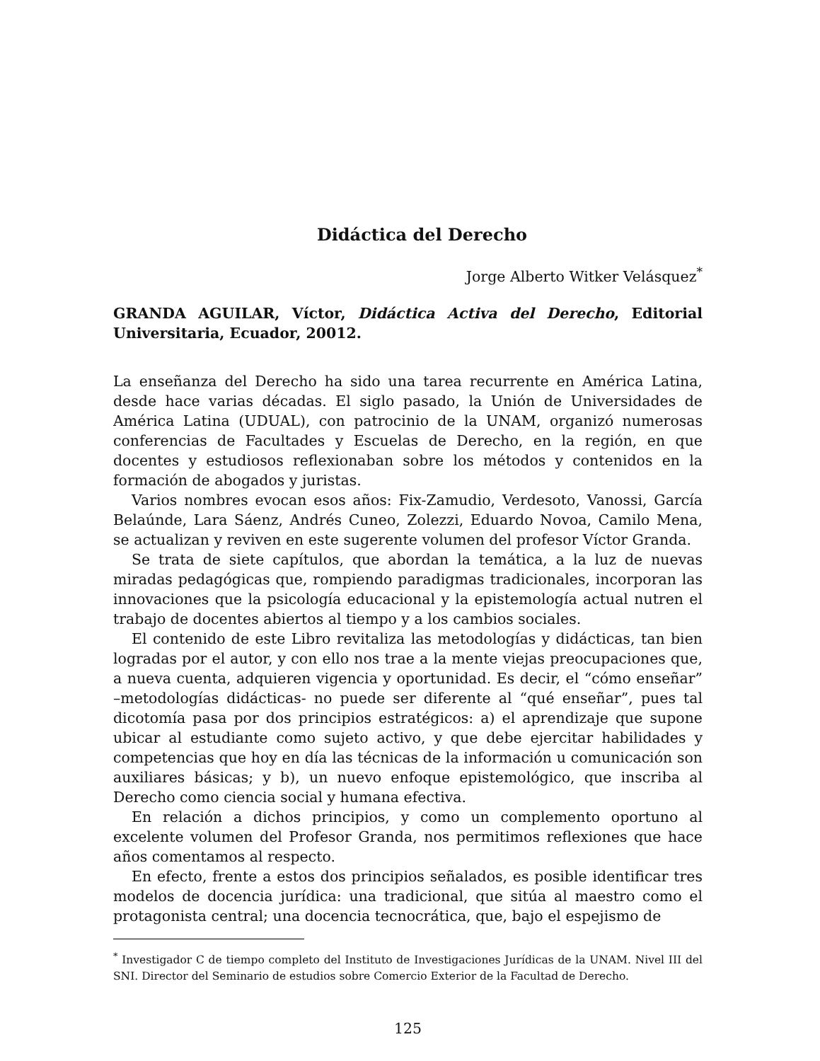Didáctica del Derecho
Jorge Alberto Witker Velásquez<sup>*</sup>
GRANDA AGUILAR, Víctor, Didáctica Activa del Derecho, Editorial Universitaria, Ecuador, 20012.
La enseñanza del Derecho ha sido una tarea recurrente en América Latina, desde hace varias décadas. El siglo pasado, la Unión de Universidades de América Latina (UDUAL), con patrocinio de la UNAM, organizó numerosas conferencias de Facultades y Escuelas de Derecho, en la región, en que docentes y estudiosos reflexionaban sobre los métodos y contenidos en la formación de abogados y juristas.
Varios nombres evocan esos años: Fix-Zamudio, Verdesoto, Vanossi, García Belaúnde, Lara Sáenz, Andrés Cuneo, Zolezzi, Eduardo Novoa, Camilo Mena, se actualizan y reviven en este sugerente volumen del profesor Víctor Granda.
Se trata de siete capítulos, que abordan la temática, a la luz de nuevas miradas pedagógicas que, rompiendo paradigmas tradicionales, incorporan las innovaciones que la psicología educacional y la epistemología actual nutren el trabajo de docentes abiertos al tiempo y a los cambios sociales.
El contenido de este Libro revitaliza las metodologías y didácticas, tan bien logradas por el autor, y con ello nos trae a la mente viejas preocupaciones que, a nueva cuenta, adquieren vigencia y oportunidad. Es decir, el “cómo enseñar” –metodologías didácticas- no puede ser diferente al “qué enseñar”, pues tal dicotomía pasa por dos principios estratégicos: a) el aprendizaje que supone ubicar al estudiante como sujeto activo, y que debe ejercitar habilidades y competencias que hoy en día las técnicas de la información u comunicación son auxiliares básicas; y b), un nuevo enfoque epistemológico, que inscriba al Derecho como ciencia social y humana efectiva.
En relación a dichos principios, y como un complemento oportuno al excelente volumen del Profesor Granda, nos permitimos reflexiones que hace años comentamos al respecto.
En efecto, frente a estos dos principios señalados, es posible identificar tres modelos de docencia jurídica: una tradicional, que sitúa al maestro como el protagonista central; una docencia tecnocrática, que, bajo el espejismo de
<sup>*</sup> Investigador C de tiempo completo del Instituto de Investigaciones Jurídicas de la UNAM. Nivel III del SNI. Director del Seminario de estudios sobre Comercio Exterior de la Facultad de Derecho.
125